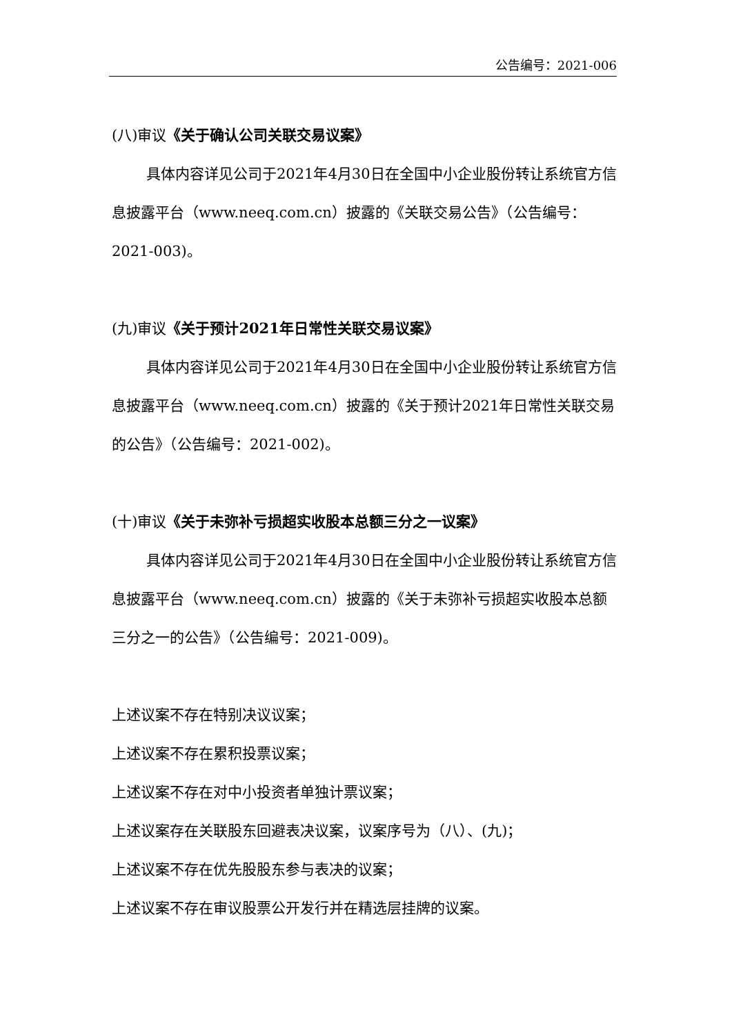公告编号：2021-006
(八)审议《关于确认公司关联交易议案》
具体内容详见公司于2021年4月30日在全国中小企业股份转让系统官方信息披露平台（www.neeq.com.cn）披露的《关联交易公告》（公告编号：2021-003)。
(九)审议《关于预计2021年日常性关联交易议案》
具体内容详见公司于2021年4月30日在全国中小企业股份转让系统官方信息披露平台（www.neeq.com.cn）披露的《关于预计2021年日常性关联交易的公告》（公告编号：2021-002)。
(十)审议《关于未弥补亏损超实收股本总额三分之一议案》
具体内容详见公司于2021年4月30日在全国中小企业股份转让系统官方信息披露平台（www.neeq.com.cn）披露的《关于未弥补亏损超实收股本总额三分之一的公告》（公告编号：2021-009)。
上述议案不存在特别决议议案；
上述议案不存在累积投票议案；
上述议案不存在对中小投资者单独计票议案；
上述议案存在关联股东回避表决议案，议案序号为（八）、(九)；
上述议案不存在优先股股东参与表决的议案；
上述议案不存在审议股票公开发行并在精选层挂牌的议案。